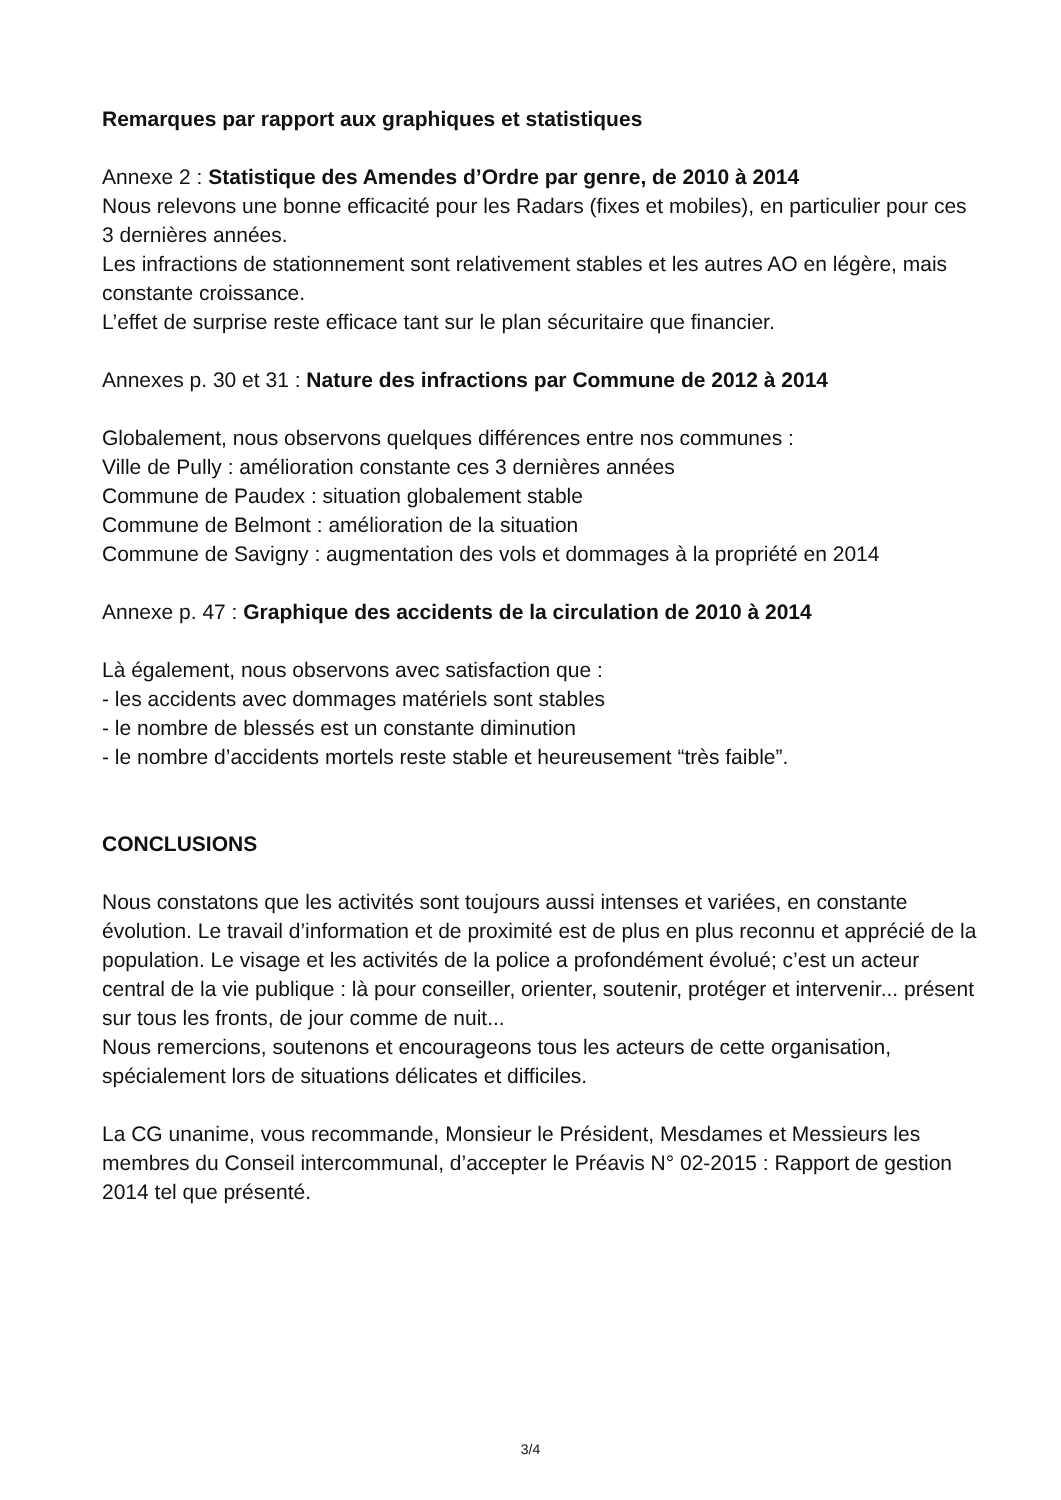Remarques par rapport aux graphiques et statistiques
Annexe 2 : Statistique des Amendes d’Ordre par genre, de 2010 à 2014
Nous relevons une bonne efficacité pour les Radars (fixes et mobiles), en particulier pour ces 3 dernières années.
Les infractions de stationnement sont relativement stables et les autres AO en légère, mais constante croissance.
L’effet de surprise reste efficace tant sur le plan sécuritaire que financier.
Annexes p. 30 et 31 : Nature des infractions par Commune de 2012 à 2014
Globalement, nous observons quelques différences entre nos communes :
Ville de Pully : amélioration constante ces 3 dernières années
Commune de Paudex : situation globalement stable
Commune de Belmont : amélioration de la situation
Commune de Savigny : augmentation des vols et dommages à la propriété en 2014
Annexe p. 47 : Graphique des accidents de la circulation de 2010 à 2014
Là également, nous observons avec satisfaction que :
- les accidents avec dommages matériels sont stables
- le nombre de blessés est un constante diminution
- le nombre d’accidents mortels reste stable et heureusement “très faible”.
CONCLUSIONS
Nous constatons que les activités sont toujours aussi intenses et variées, en constante évolution. Le travail d’information et de proximité est de plus en plus reconnu et apprécié de la population. Le visage et les activités de la police a profondément évolué; c’est un acteur central de la vie publique : là pour conseiller, orienter, soutenir, protéger et intervenir... présent sur tous les fronts, de jour comme de nuit...
Nous remercions, soutenons et encourageons tous les acteurs de cette organisation, spécialement lors de situations délicates et difficiles.
La CG unanime, vous recommande, Monsieur le Président, Mesdames et Messieurs les membres du Conseil intercommunal, d’accepter le Préavis N° 02-2015 : Rapport de gestion 2014 tel que présenté.
3/4